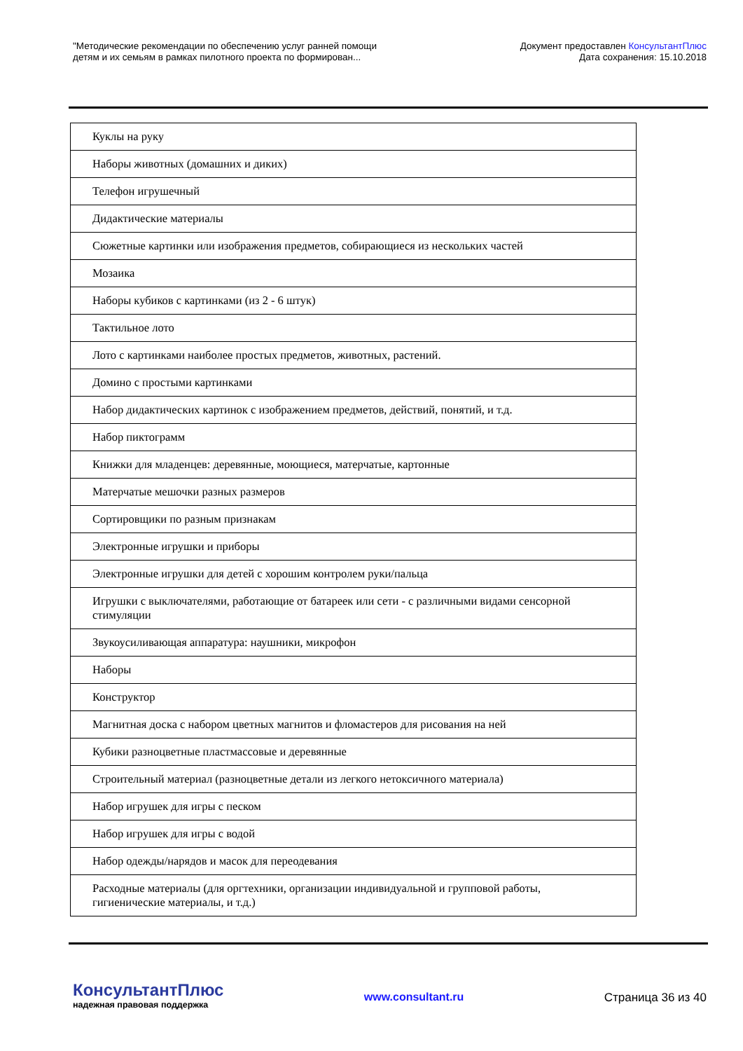"Методические рекомендации по обеспечению услуг ранней помощи
детям и их семьям в рамках пилотного проекта по формирован...
Документ предоставлен КонсультантПлюс
Дата сохранения: 15.10.2018
| Куклы на руку |
| Наборы животных (домашних и диких) |
| Телефон игрушечный |
| Дидактические материалы |
| Сюжетные картинки или изображения предметов, собирающиеся из нескольких частей |
| Мозаика |
| Наборы кубиков с картинками (из 2 - 6 штук) |
| Тактильное лото |
| Лото с картинками наиболее простых предметов, животных, растений. |
| Домино с простыми картинками |
| Набор дидактических картинок с изображением предметов, действий, понятий, и т.д. |
| Набор пиктограмм |
| Книжки для младенцев: деревянные, моющиеся, матерчатые, картонные |
| Матерчатые мешочки разных размеров |
| Сортировщики по разным признакам |
| Электронные игрушки и приборы |
| Электронные игрушки для детей с хорошим контролем руки/пальца |
| Игрушки с выключателями, работающие от батареек или сети - с различными видами сенсорной стимуляции |
| Звукоусиливающая аппаратура: наушники, микрофон |
| Наборы |
| Конструктор |
| Магнитная доска с набором цветных магнитов и фломастеров для рисования на ней |
| Кубики разноцветные пластмассовые и деревянные |
| Строительный материал (разноцветные детали из легкого нетоксичного материала) |
| Набор игрушек для игры с песком |
| Набор игрушек для игры с водой |
| Набор одежды/нарядов и масок для переодевания |
| Расходные материалы (для оргтехники, организации индивидуальной и групповой работы, гигиенические материалы, и т.д.) |
КонсультантПлюс
надежная правовая поддержка
www.consultant.ru Страница 36 из 40